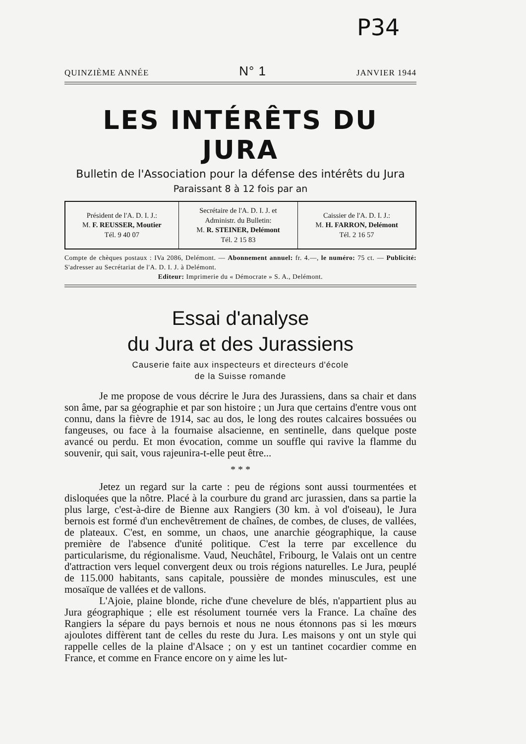P34
QUINZIÈME ANNÉE N° 1 JANVIER 1944
LES INTÉRÊTS DU JURA
Bulletin de l'Association pour la défense des intérêts du Jura
Paraissant 8 à 12 fois par an
| Président de l'A. D. I. J.: M. F. REUSSER, Moutier Tél. 9 40 07 | Secrétaire de l'A. D. I. J. et Administr. du Bulletin: M. R. STEINER, Delémont Tél. 2 15 83 | Caissier de l'A. D. I. J.: M. H. FARRON, Delémont Tél. 2 16 57 |
Compte de chèques postaux : IVa 2086, Delémont. — Abonnement annuel: fr. 4.—, le numéro: 75 ct. — Publicité: S'adresser au Secrétariat de l'A. D. I. J. à Delémont.
Editeur: Imprimerie du « Démocrate » S. A., Delémont.
Essai d'analyse
du Jura et des Jurassiens
Causerie faite aux inspecteurs et directeurs d'école
de la Suisse romande
Je me propose de vous décrire le Jura des Jurassiens, dans sa chair et dans son âme, par sa géographie et par son histoire ; un Jura que certains d'entre vous ont connu, dans la fièvre de 1914, sac au dos, le long des routes calcaires bossuées ou fangeuses, ou face à la fournaise alsacienne, en sentinelle, dans quelque poste avancé ou perdu. Et mon évocation, comme un souffle qui ravive la flamme du souvenir, qui sait, vous rajeunira-t-elle peut être...
* * *
Jetez un regard sur la carte : peu de régions sont aussi tourmentées et disloquées que la nôtre. Placé à la courbure du grand arc jurassien, dans sa partie la plus large, c'est-à-dire de Bienne aux Rangiers (30 km. à vol d'oiseau), le Jura bernois est formé d'un enchevêtrement de chaînes, de combes, de cluses, de vallées, de plateaux. C'est, en somme, un chaos, une anarchie géographique, la cause première de l'absence d'unité politique. C'est la terre par excellence du particularisme, du régionalisme. Vaud, Neuchâtel, Fribourg, le Valais ont un centre d'attraction vers lequel convergent deux ou trois régions naturelles. Le Jura, peuplé de 115.000 habitants, sans capitale, poussière de mondes minuscules, est une mosaïque de vallées et de vallons.
L'Ajoie, plaine blonde, riche d'une chevelure de blés, n'appartient plus au Jura géographique ; elle est résolument tournée vers la France. La chaîne des Rangiers la sépare du pays bernois et nous ne nous étonnons pas si les mœurs ajoulotes diffèrent tant de celles du reste du Jura. Les maisons y ont un style qui rappelle celles de la plaine d'Alsace ; on y est un tantinet cocardier comme en France, et comme en France encore on y aime les lut-